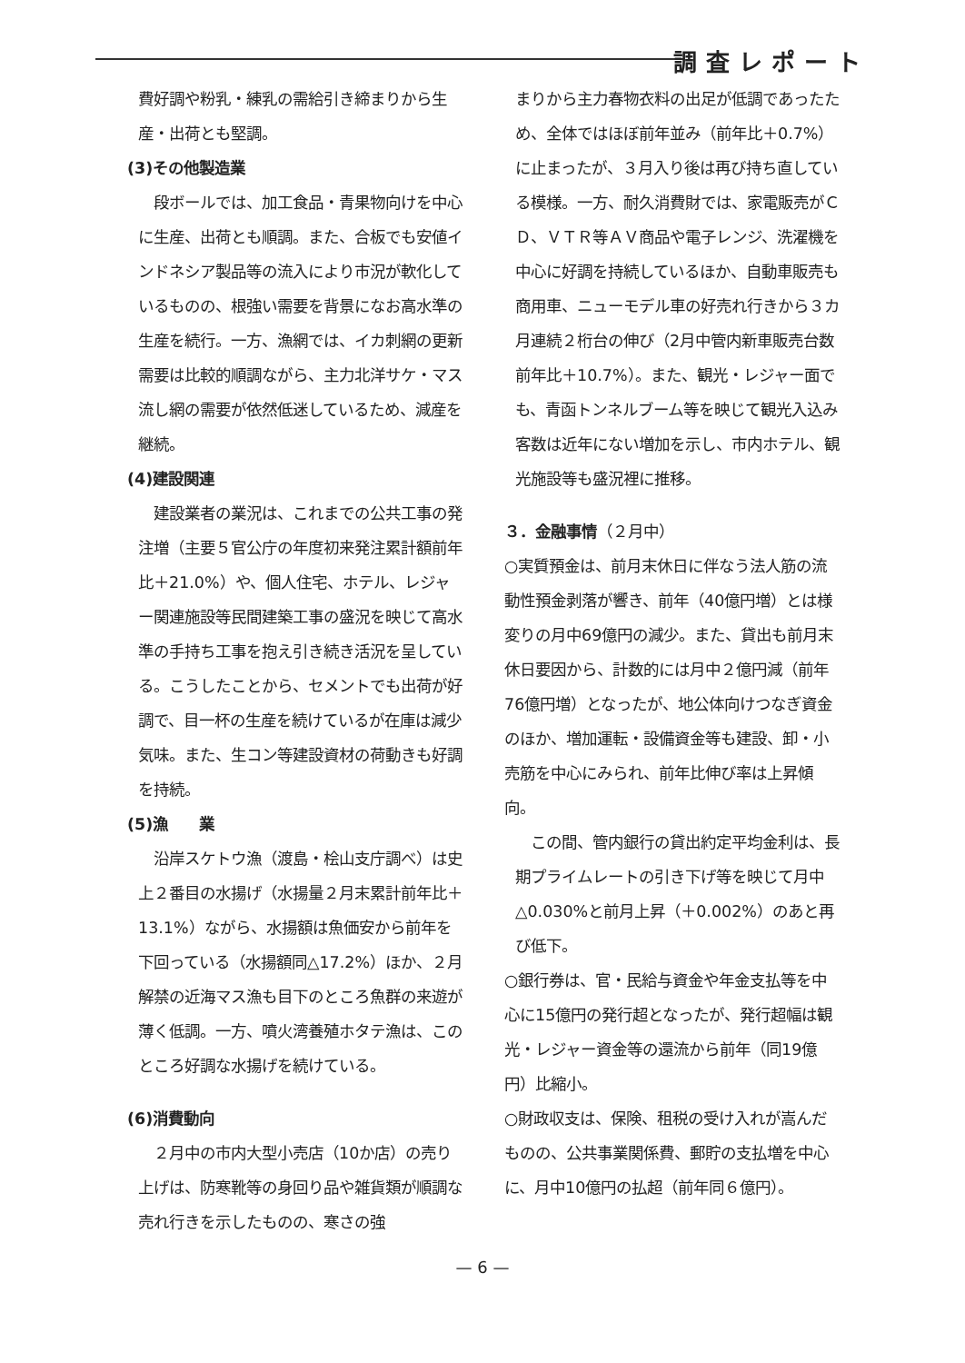調査レポート
費好調や粉乳・練乳の需給引き締まりから生産・出荷とも堅調。
(3)その他製造業
　段ボールでは、加工食品・青果物向けを中心に生産、出荷とも順調。また、合板でも安値インドネシア製品等の流入により市況が軟化しているものの、根強い需要を背景になお高水準の生産を続行。一方、漁網では、イカ刺網の更新需要は比較的順調ながら、主力北洋サケ・マス流し網の需要が依然低迷しているため、減産を継続。
(4)建設関連
　建設業者の業況は、これまでの公共工事の発注増（主要５官公庁の年度初来発注累計額前年比＋21.0%）や、個人住宅、ホテル、レジャー関連施設等民間建築工事の盛況を映じて高水準の手持ち工事を抱え引き続き活況を呈している。こうしたことから、セメントでも出荷が好調で、目一杯の生産を続けているが在庫は減少気味。また、生コン等建設資材の荷動きも好調を持続。
(5)漁　　業
　沿岸スケトウ漁（渡島・桧山支庁調べ）は史上２番目の水揚げ（水揚量２月末累計前年比＋13.1%）ながら、水揚額は魚価安から前年を下回っている（水揚額同△17.2%）ほか、２月解禁の近海マス漁も目下のところ魚群の来遊が薄く低調。一方、噴火湾養殖ホタテ漁は、このところ好調な水揚げを続けている。
(6)消費動向
　２月中の市内大型小売店（10か店）の売り上げは、防寒靴等の身回り品や雑貨類が順調な売れ行きを示したものの、寒さの強
まりから主力春物衣料の出足が低調であったため、全体ではほぼ前年並み（前年比＋0.7%）に止まったが、３月入り後は再び持ち直している模様。一方、耐久消費財では、家電販売がＣＤ、ＶＴＲ等ＡＶ商品や電子レンジ、洗濯機を中心に好調を持続しているほか、自動車販売も商用車、ニューモデル車の好売れ行きから３カ月連続２桁台の伸び（2月中管内新車販売台数前年比＋10.7%）。また、観光・レジャー面でも、青函トンネルブーム等を映じて観光入込み客数は近年にない増加を示し、市内ホテル、観光施設等も盛況裡に推移。
３．金融事情（２月中）
○実質預金は、前月末休日に伴なう法人筋の流動性預金剥落が響き、前年（40億円増）とは様変りの月中69億円の減少。また、貸出も前月末休日要因から、計数的には月中２億円減（前年76億円増）となったが、地公体向けつなぎ資金のほか、増加運転・設備資金等も建設、卸・小売筋を中心にみられ、前年比伸び率は上昇傾向。
　この間、管内銀行の貸出約定平均金利は、長期プライムレートの引き下げ等を映じて月中△0.030%と前月上昇（＋0.002%）のあと再び低下。
○銀行券は、官・民給与資金や年金支払等を中心に15億円の発行超となったが、発行超幅は観光・レジャー資金等の還流から前年（同19億円）比縮小。
○財政収支は、保険、租税の受け入れが嵩んだものの、公共事業関係費、郵貯の支払増を中心に、月中10億円の払超（前年同６億円）。
— 6 —